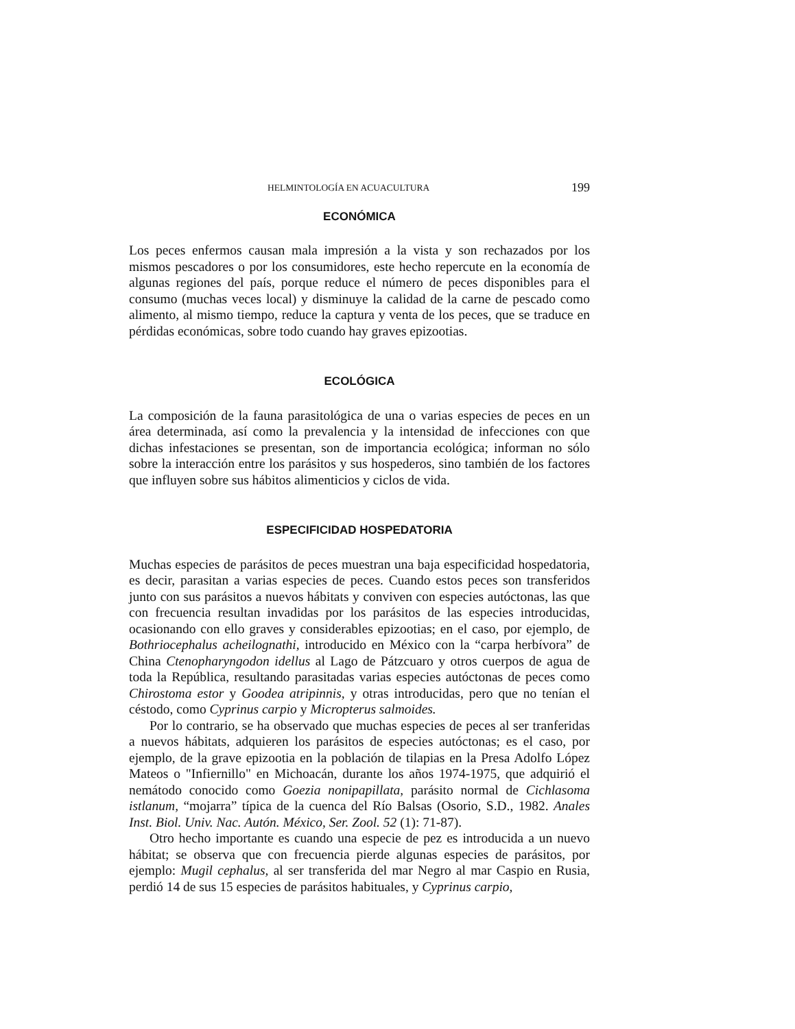HELMINTOLOGÍA EN ACUACULTURA 199
ECONÓMICA
Los peces enfermos causan mala impresión a la vista y son rechazados por los mismos pescadores o por los consumidores, este hecho repercute en la economía de algunas regiones del país, porque reduce el número de peces disponibles para el consumo (muchas veces local) y disminuye la calidad de la carne de pescado como alimento, al mismo tiempo, reduce la captura y venta de los peces, que se traduce en pérdidas económicas, sobre todo cuando hay graves epizootias.
ECOLÓGICA
La composición de la fauna parasitológica de una o varias especies de peces en un área determinada, así como la prevalencia y la intensidad de infecciones con que dichas infestaciones se presentan, son de importancia ecológica; informan no sólo sobre la interacción entre los parásitos y sus hospederos, sino también de los factores que influyen sobre sus hábitos alimenticios y ciclos de vida.
ESPECIFICIDAD HOSPEDATORIA
Muchas especies de parásitos de peces muestran una baja especificidad hospedatoria, es decir, parasitan a varias especies de peces. Cuando estos peces son transferidos junto con sus parásitos a nuevos hábitats y conviven con especies autóctonas, las que con frecuencia resultan invadidas por los parásitos de las especies introducidas, ocasionando con ello graves y considerables epizootias; en el caso, por ejemplo, de Bothriocephalus acheilognathi, introducido en México con la “carpa herbívora” de China Ctenopharyngodon idellus al Lago de Pátzcuaro y otros cuerpos de agua de toda la República, resultando parasitadas varias especies autóctonas de peces como Chirostoma estor y Goodea atripinnis, y otras introducidas, pero que no tenían el céstodo, como Cyprinus carpio y Micropterus salmoides.
Por lo contrario, se ha observado que muchas especies de peces al ser tranferidas a nuevos hábitats, adquieren los parásitos de especies autóctonas; es el caso, por ejemplo, de la grave epizootia en la población de tilapias en la Presa Adolfo López Mateos o "Infiernillo" en Michoacán, durante los años 1974-1975, que adquirió el nemátodo conocido como Goezia nonipapillata, parásito normal de Cichlasoma istlanum, “mojarra” típica de la cuenca del Río Balsas (Osorio, S.D., 1982. Anales Inst. Biol. Univ. Nac. Autón. México, Ser. Zool. 52 (1): 71-87).
Otro hecho importante es cuando una especie de pez es introducida a un nuevo hábitat; se observa que con frecuencia pierde algunas especies de parásitos, por ejemplo: Mugil cephalus, al ser transferida del mar Negro al mar Caspio en Rusia, perdió 14 de sus 15 especies de parásitos habituales, y Cyprinus carpio,